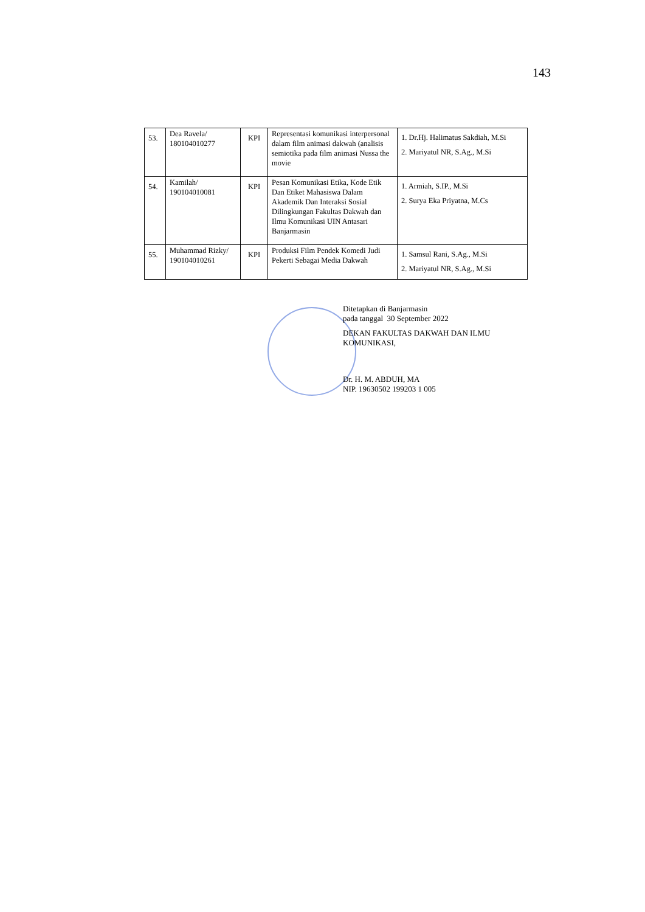143
| 53. | Dea Ravela/ 180104010277 | KPI | Representasi komunikasi interpersonal dalam film animasi dakwah (analisis semiotika pada film animasi Nussa the movie | 1. Dr.Hj. Halimatus Sakdiah, M.Si 2. Mariyatul NR, S.Ag., M.Si |
| 54. | Kamilah/ 190104010081 | KPI | Pesan Komunikasi Etika, Kode Etik Dan Etiket Mahasiswa Dalam Akademik Dan Interaksi Sosial Dilingkungan Fakultas Dakwah dan Ilmu Komunikasi UIN Antasari Banjarmasin | 1. Armiah, S.IP., M.Si 2. Surya Eka Priyatna, M.Cs |
| 55. | Muhammad Rizky/ 190104010261 | KPI | Produksi Film Pendek Komedi Judi Pekerti Sebagai Media Dakwah | 1. Samsul Rani, S.Ag., M.Si 2. Mariyatul NR, S.Ag., M.Si |
Ditetapkan di Banjarmasin
pada tanggal 30 September 2022
DEKAN FAKULTAS DAKWAH DAN ILMU
KOMUNIKASI,
Dr. H. M. ABDUH, MA
NIP. 19630502 199203 1 005